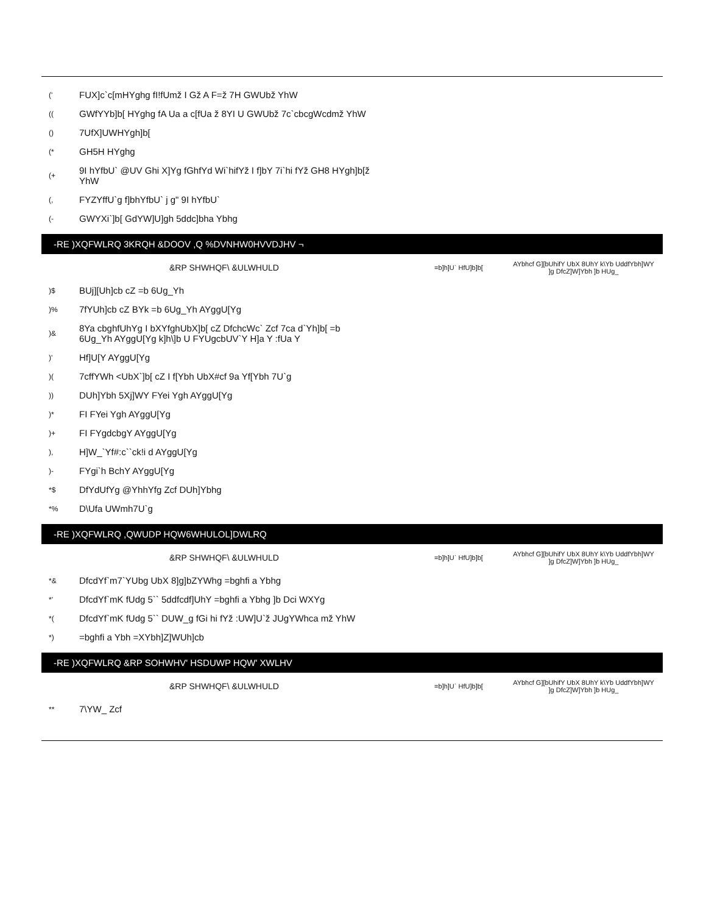(' FUX]c`c[mHYghg fI!fUmž I Gž A F=ž 7H GWUbž YhW
((GWfYYb]b[ HYghg fA Ua a c[fUa ž 8YI U GWUbž 7c`cbcgWcdmž YhW
() 7UfX]UWHYgh]b[
(* GH5H HYghg
(+ 9I hYfbU` @UV Ghi X]Yg fGhfYd Wi`hifYž I f]bY 7i`hi fYž GH8 HYgh]b[ž YhW
(, FYZYffU`g f]bhYfbU` j g" 9I hYfbU`
(- GWYXi`]b[ GdYW]U]gh 5ddc]bha Ybhg
-RE )XQFWLRQ 3KRQH &DOOV ,Q %DVNHW0HVVDJHV ¬
&RP SHWHQF\ &ULWHULD =b]h]U` HfU]b]b[AYbhcf G][bUhifY UbX 8UhY k\Yb UddfYbh]WY ]g DfcZ]W]Ybh ]b HUg_
)$ BUj][Uh]cb cZ =b 6Ug_Yh
)% 7fYUh]cb cZ BYk =b 6Ug_Yh AYggU[Yg
)& 8Ya cbghfUhYg I bXYfghUbX]b[ cZ DfchcWc` Zcf 7ca d`Yh]b[ =b 6Ug_Yh AYggU[Yg k]h\]b U FYUgcbUV`Y H]a Y :fUa Y
)' Hf]U[Y AYggU[Yg
)(7cffYWh <UbX`]b[ cZ I f[Ybh UbX#cf 9a Yf[Ybh 7U`g
)) DUh]Ybh 5Xj]WY FYei Ygh AYggU[Yg
)* FI FYei Ygh AYggU[Yg
)+ FI FYgdcbgY AYggU[Yg
), H]W_`Yf#:c``ck!i d AYggU[Yg
)- FYgi`h BchY AYggU[Yg
*$ DfYdUfYg @YhhYfg Zcf DUh]Ybhg
*% D\Ufa UWmh7U`g
-RE )XQFWLRQ ,QWUDP HQW6WHULOL]DWLRQ
&RP SHWHQF\ &ULWHULD =b]h]U` HfU]b]b[AYbhcf G][bUhifY UbX 8UhY k\Yb UddfYbh]WY ]g DfcZ]W]Ybh ]b HUg_
*& DfcdYf`m7`YUbg UbX 8]g]bZYWhg =bghfi a Ybhg
*' DfcdYf`mK fUdg 5`` 5ddfcdf]UhY =bghfi a Ybhg ]b Dci WXYg
*(DfcdYf`mK fUdg 5`` DUW_g fGi hi fYž :UW]U`ž JUgYWhca mž YhW
*) =bghfi a Ybh =XYbh]Z]WUh]cb
-RE )XQFWLRQ &RP SOHWHV' HSDUWP HQW' XWLHV
&RP SHWHQF\ &ULWHULD =b]h]U` HfU]b]b[AYbhcf G][bUhifY UbX 8UhY k\Yb UddfYbh]WY ]g DfcZ]W]Ybh ]b HUg_
** 7\YW_ Zcf